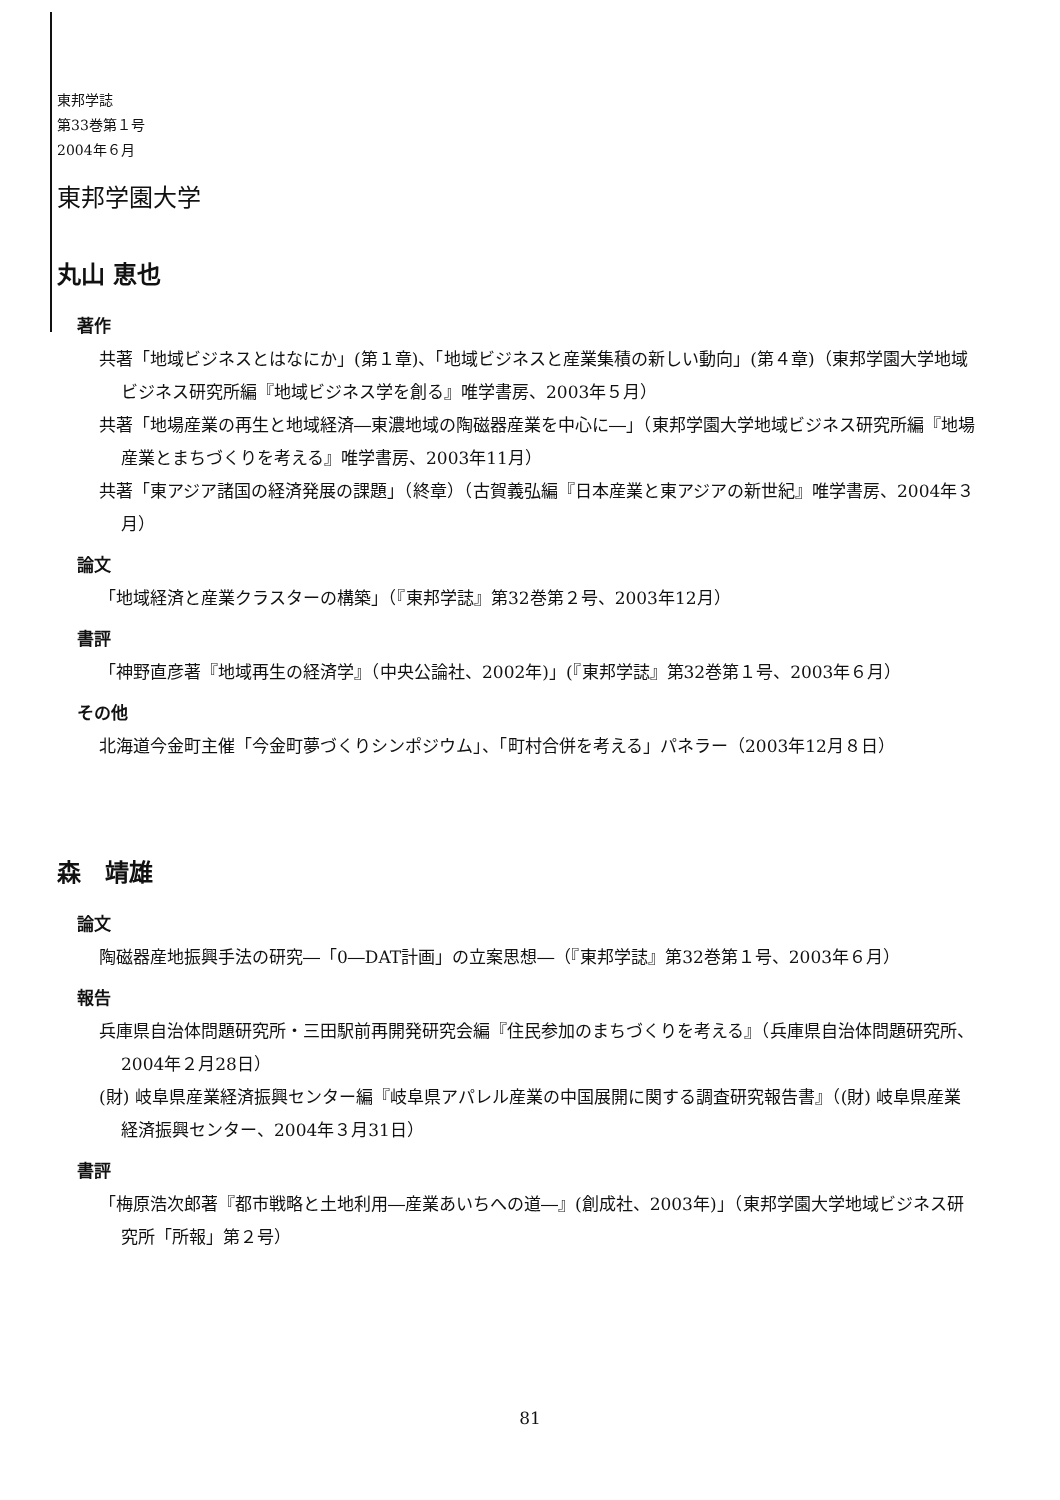東邦学誌
第33巻第１号
2004年６月
東邦学園大学
丸山 恵也
著作
共著「地域ビジネスとはなにか」(第１章)、「地域ビジネスと産業集積の新しい動向」(第４章)（東邦学園大学地域ビジネス研究所編『地域ビジネス学を創る』唯学書房、2003年５月）
共著「地場産業の再生と地域経済―東濃地域の陶磁器産業を中心に―」（東邦学園大学地域ビジネス研究所編『地場産業とまちづくりを考える』唯学書房、2003年11月）
共著「東アジア諸国の経済発展の課題」（終章）（古賀義弘編『日本産業と東アジアの新世紀』唯学書房、2004年３月）
論文
「地域経済と産業クラスターの構築」（『東邦学誌』第32巻第２号、2003年12月）
書評
「神野直彦著『地域再生の経済学』（中央公論社、2002年)」(『東邦学誌』第32巻第１号、2003年６月）
その他
北海道今金町主催「今金町夢づくりシンポジウム」、「町村合併を考える」パネラー（2003年12月８日）
森　靖雄
論文
陶磁器産地振興手法の研究―「0―DAT計画」の立案思想―（『東邦学誌』第32巻第１号、2003年６月）
報告
兵庫県自治体問題研究所・三田駅前再開発研究会編『住民参加のまちづくりを考える』（兵庫県自治体問題研究所、2004年２月28日）
(財) 岐阜県産業経済振興センター編『岐阜県アパレル産業の中国展開に関する調査研究報告書』（(財) 岐阜県産業経済振興センター、2004年３月31日）
書評
「梅原浩次郎著『都市戦略と土地利用―産業あいちへの道―』(創成社、2003年)」（東邦学園大学地域ビジネス研究所「所報」第２号）
81